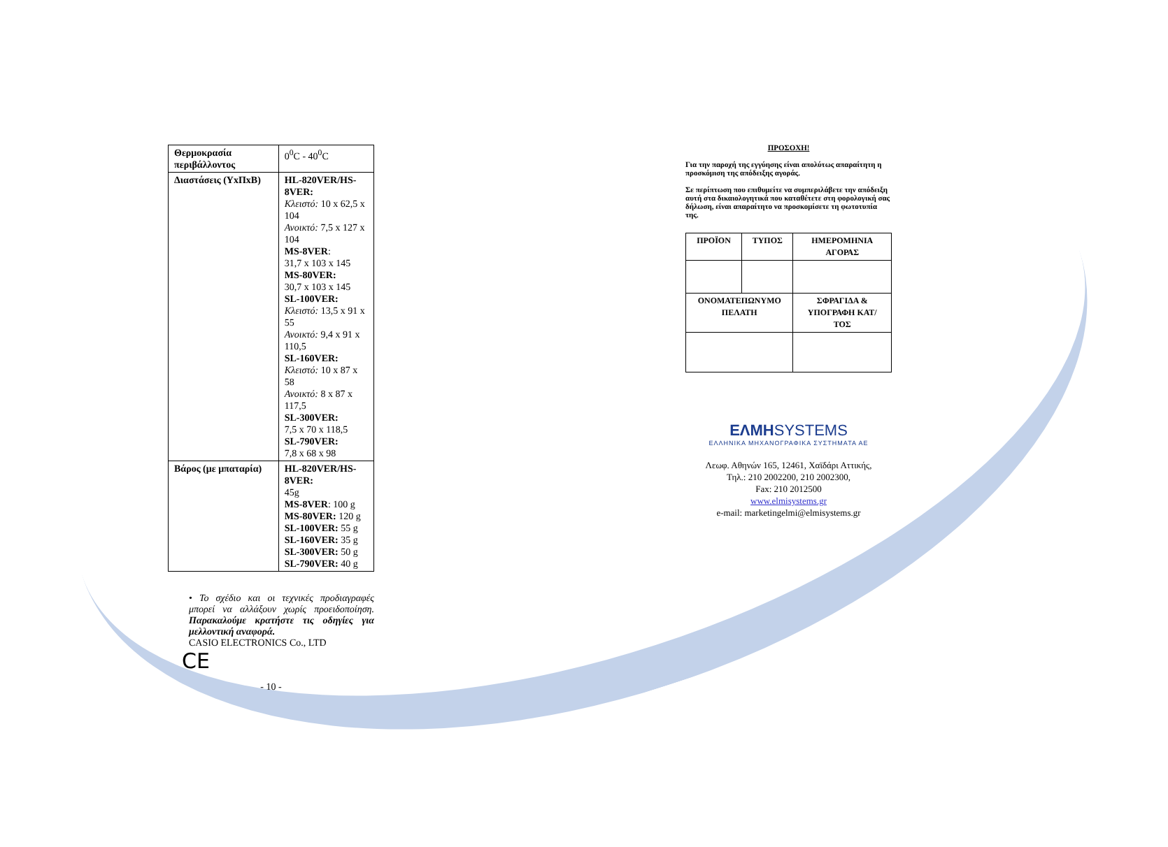| Θερμοκρασία περιβάλλοντος | 0<sup>0</sup>C - 40<sup>0</sup>C |
| Διαστάσεις (ΥxΠxΒ) | HL-820VER/HS-8VER: Κλειστό: 10 x 62,5 x 104 Ανοικτό: 7,5 x 127 x 104 MS-8VER : 31,7 x 103 x 145 MS-80VER: 30,7 x 103 x 145 SL-100VER: Κλειστό: 13,5 x 91 x 55 Ανοικτό: 9,4 x 91 x 110,5 SL-160VER: Κλειστό: 10 x 87 x 58 Ανοικτό: 8 x 87 x 117,5 SL-300VER: 7,5 x 70 x 118,5 SL-790VER: 7,8 x 68 x 98 |
| Βάρος (με μπαταρία) | HL-820VER/HS-8VER: 45g MS-8VER : 100 g MS-80VER: 120 g SL-100VER: 55 g SL-160VER: 35 g SL-300VER: 50 g SL-790VER: 40 g |
• Το σχέδιο και οι τεχνικές προδιαγραφές μπορεί να αλλάξουν χωρίς προειδοποίηση. Παρακαλούμε κρατήστε τις οδηγίες για μελλοντική αναφορά.
CASIO ELECTRONICS Co., LTD
CE
- 10 -
ΠΡΟΣΟΧΗ!
Για την παροχή της εγγύησης είναι απολύτως απαραίτητη η προσκόμιση της απόδειξης αγοράς.
Σε περίπτωση που επιθυμείτε να συμπεριλάβετε την απόδειξη αυτή στα δικαιολογητικά που καταθέτετε στη φορολογική σας δήλωση, είναι απαραίτητο να προσκομίσετε τη φωτοτυπία της.
| ΠΡΟΪΟΝ | ΤΥΠΟΣ | ΗΜΕΡΟΜΗΝΙΑ ΑΓΟΡΑΣ |
| --- | --- | --- |
| ΟΝΟΜΑΤΕΠΩΝΥΜΟ ΠΕΛΑΤΗ | | ΣΦΡΑΓΙΔΑ & ΥΠΟΓΡΑΦΗ ΚΑΤ/ΤΟΣ |
ΕΛΜΗSYSTEMS
ΕΛΛΗΝΙΚΑ ΜΗΧΑΝΟΓΡΑΦΙΚΑ ΣΥΣΤΗΜΑΤΑ ΑΕ
Λεωφ. Αθηνών 165, 12461, Χαϊδάρι Αττικής,
Τηλ.: 210 2002200, 210 2002300,
Fax: 210 2012500
www.elmisystems.gr
e-mail: marketingelmi@elmisystems.gr